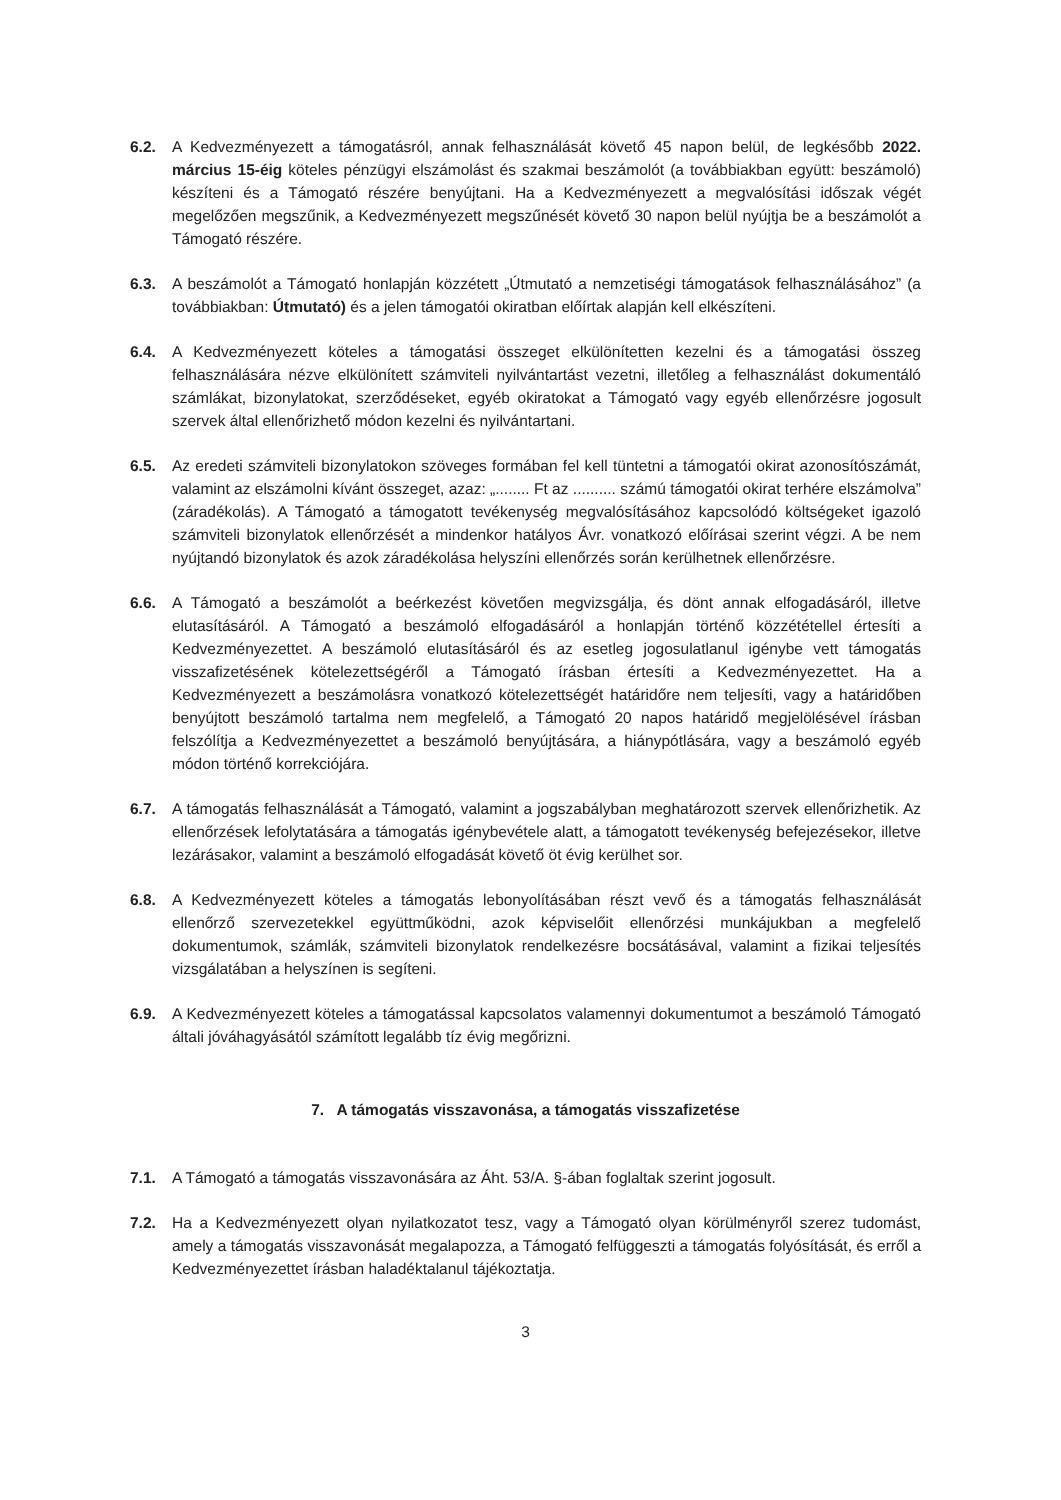6.2. A Kedvezményezett a támogatásról, annak felhasználását követő 45 napon belül, de legkésőbb 2022. március 15-éig köteles pénzügyi elszámolást és szakmai beszámolót (a továbbiakban együtt: beszámoló) készíteni és a Támogató részére benyújtani. Ha a Kedvezményezett a megvalósítási időszak végét megelőzően megszűnik, a Kedvezményezett megszűnését követő 30 napon belül nyújtja be a beszámolót a Támogató részére.
6.3. A beszámolót a Támogató honlapján közzétett „Útmutató a nemzetiségi támogatások felhasználásához” (a továbbiakban: Útmutató) és a jelen támogatói okiratban előírtak alapján kell elkészíteni.
6.4. A Kedvezményezett köteles a támogatási összeget elkülönítetten kezelni és a támogatási összeg felhasználására nézve elkülönített számviteli nyilvántartást vezetni, illetőleg a felhasználást dokumentáló számlákat, bizonylatokat, szerződéseket, egyéb okiratokat a Támogató vagy egyéb ellenőrzésre jogosult szervek által ellenőrizhető módon kezelni és nyilvántartani.
6.5. Az eredeti számviteli bizonylatokon szöveges formában fel kell tüntetni a támogatói okirat azonosítószámát, valamint az elszámolni kívánt összeget, azaz: „........ Ft az .......... számú támogatói okirat terhére elszámolva” (záradékolás). A Támogató a támogatott tevékenység megvalósításához kapcsolódó költségeket igazoló számviteli bizonylatok ellenőrzését a mindenkor hatályos Ávr. vonatkozó előírásai szerint végzi. A be nem nyújtandó bizonylatok és azok záradékolása helyszíni ellenőrzés során kerülhetnek ellenőrzésre.
6.6. A Támogató a beszámolót a beérkezést követően megvizsgálja, és dönt annak elfogadásáról, illetve elutasításáról. A Támogató a beszámoló elfogadásáról a honlapján történő közzététellel értesíti a Kedvezményezettet. A beszámoló elutasításáról és az esetleg jogosulatlanul igénybe vett támogatás visszafizetésének kötelezettségéről a Támogató írásban értesíti a Kedvezményezettet. Ha a Kedvezményezett a beszámolásra vonatkozó kötelezettségét határidőre nem teljesíti, vagy a határidőben benyújtott beszámoló tartalma nem megfelelő, a Támogató 20 napos határidő megjelölésével írásban felszólítja a Kedvezményezettet a beszámoló benyújtására, a hiánypótlására, vagy a beszámoló egyéb módon történő korrekciójára.
6.7. A támogatás felhasználását a Támogató, valamint a jogszabályban meghatározott szervek ellenőrizhetik. Az ellenőrzések lefolytatására a támogatás igénybevétele alatt, a támogatott tevékenység befejezésekor, illetve lezárásakor, valamint a beszámoló elfogadását követő öt évig kerülhet sor.
6.8. A Kedvezményezett köteles a támogatás lebonyolításában részt vevő és a támogatás felhasználását ellenőrző szervezetekkel együttműködni, azok képviselőit ellenőrzési munkájukban a megfelelő dokumentumok, számlák, számviteli bizonylatok rendelkezésre bocsátásával, valamint a fizikai teljesítés vizsgálatában a helyszínen is segíteni.
6.9. A Kedvezményezett köteles a támogatással kapcsolatos valamennyi dokumentumot a beszámoló Támogató általi jóváhagyásától számított legalább tíz évig megőrizni.
7. A támogatás visszavonása, a támogatás visszafizetése
7.1. A Támogató a támogatás visszavonására az Áht. 53/A. §-ában foglaltak szerint jogosult.
7.2. Ha a Kedvezményezett olyan nyilatkozatot tesz, vagy a Támogató olyan körülményről szerez tudomást, amely a támogatás visszavonását megalapozza, a Támogató felfüggeszti a támogatás folyósítását, és erről a Kedvezményezettet írásban haladéktalanul tájékoztatja.
3